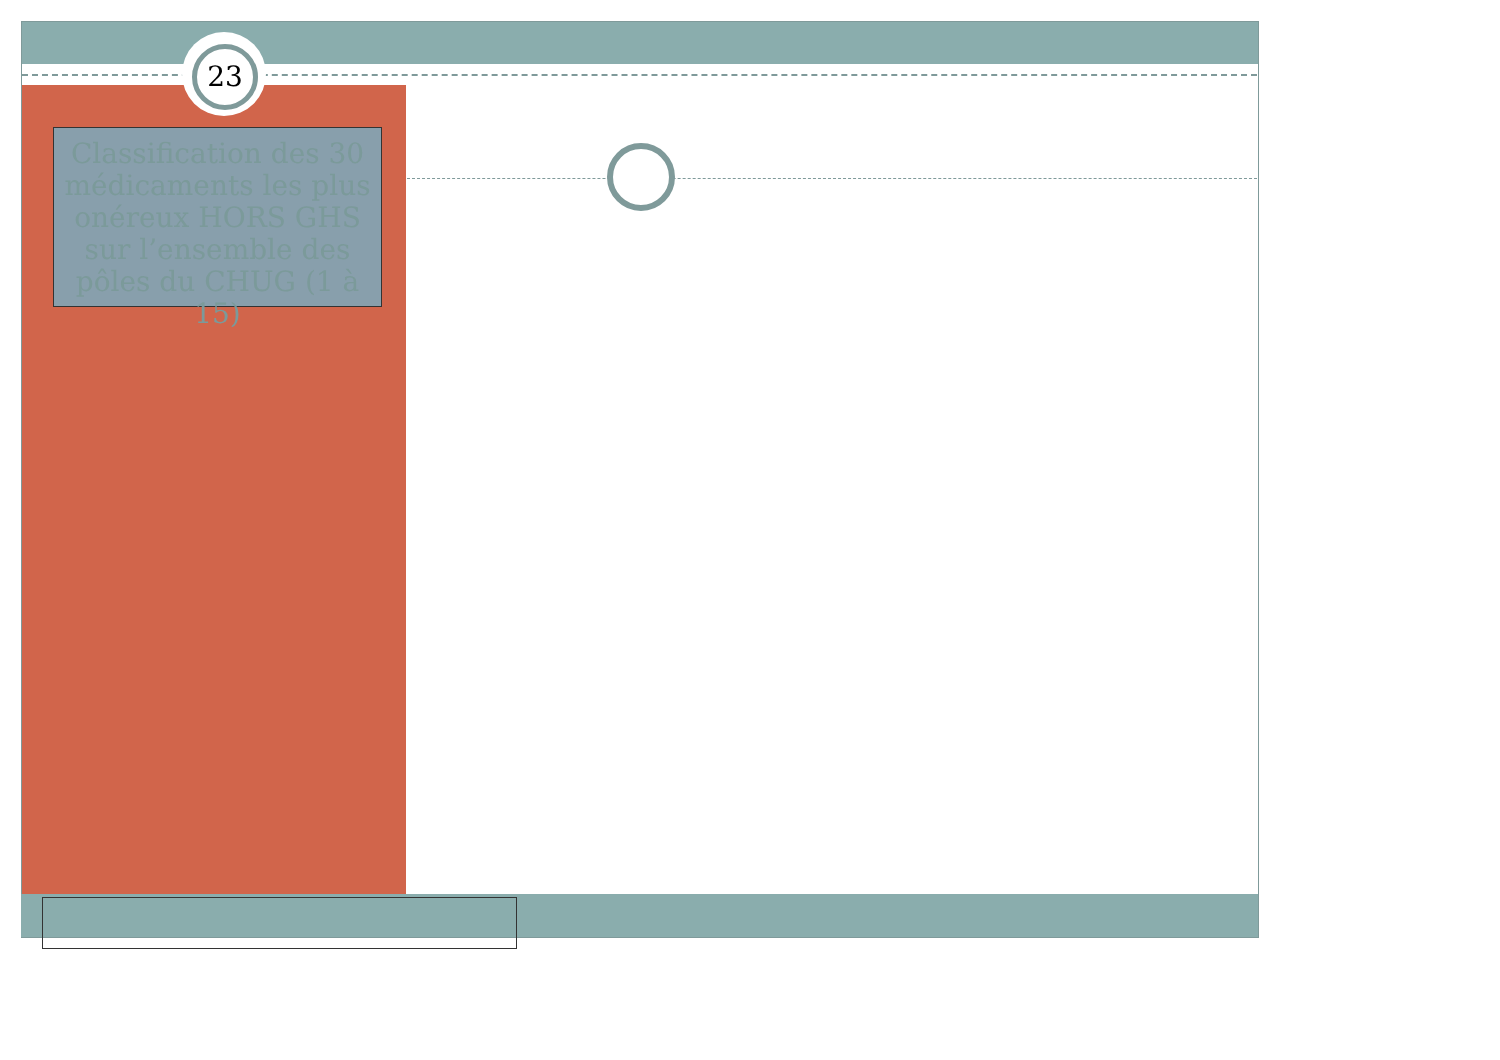23
Classification des 30 médicaments les plus onéreux HORS GHS sur l’ensemble des pôles du CHUG (1 à 15)